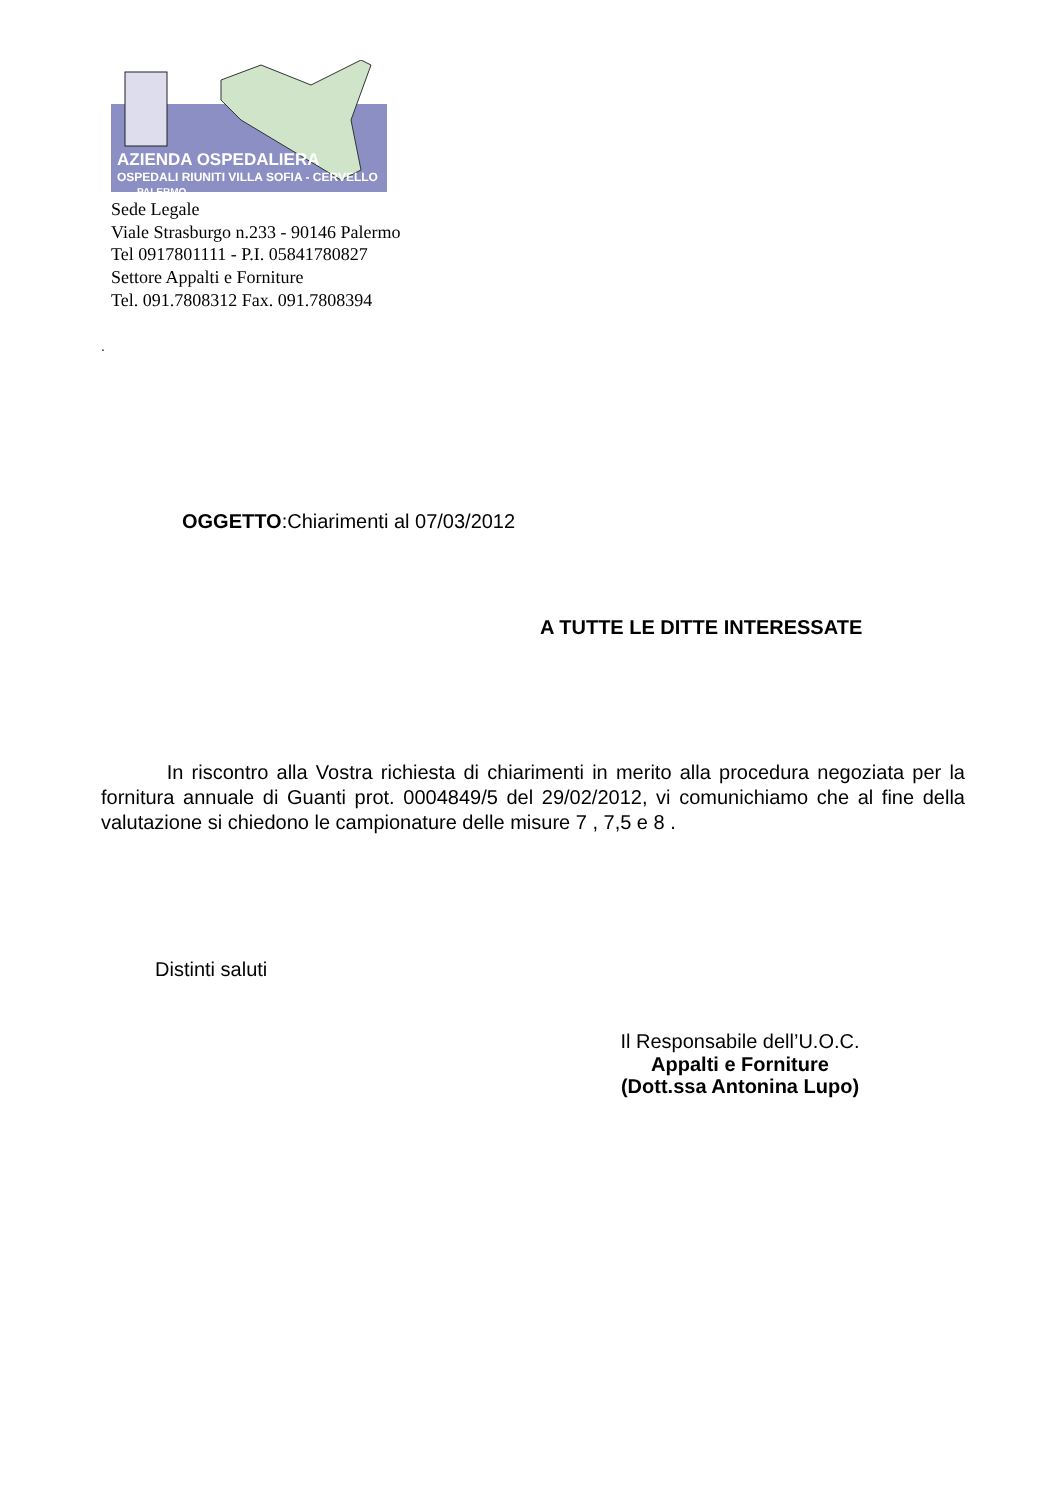AZIENDA OSPEDALIERA
OSPEDALI RIUNITI VILLA SOFIA - CERVELLO PALERMO
Sede Legale
Viale Strasburgo n.233 - 90146 Palermo
Tel 0917801111 - P.I. 05841780827
Settore Appalti e Forniture
Tel. 091.7808312 Fax. 091.7808394
.
OGGETTO:Chiarimenti al 07/03/2012
A TUTTE LE DITTE INTERESSATE
In riscontro alla Vostra richiesta di chiarimenti in merito alla procedura negoziata per la fornitura annuale di Guanti prot. 0004849/5 del 29/02/2012, vi comunichiamo che al fine della valutazione si chiedono le campionature delle misure 7 , 7,5 e 8 .
Distinti saluti
Il Responsabile dell’U.O.C.
Appalti e Forniture
(Dott.ssa Antonina Lupo)